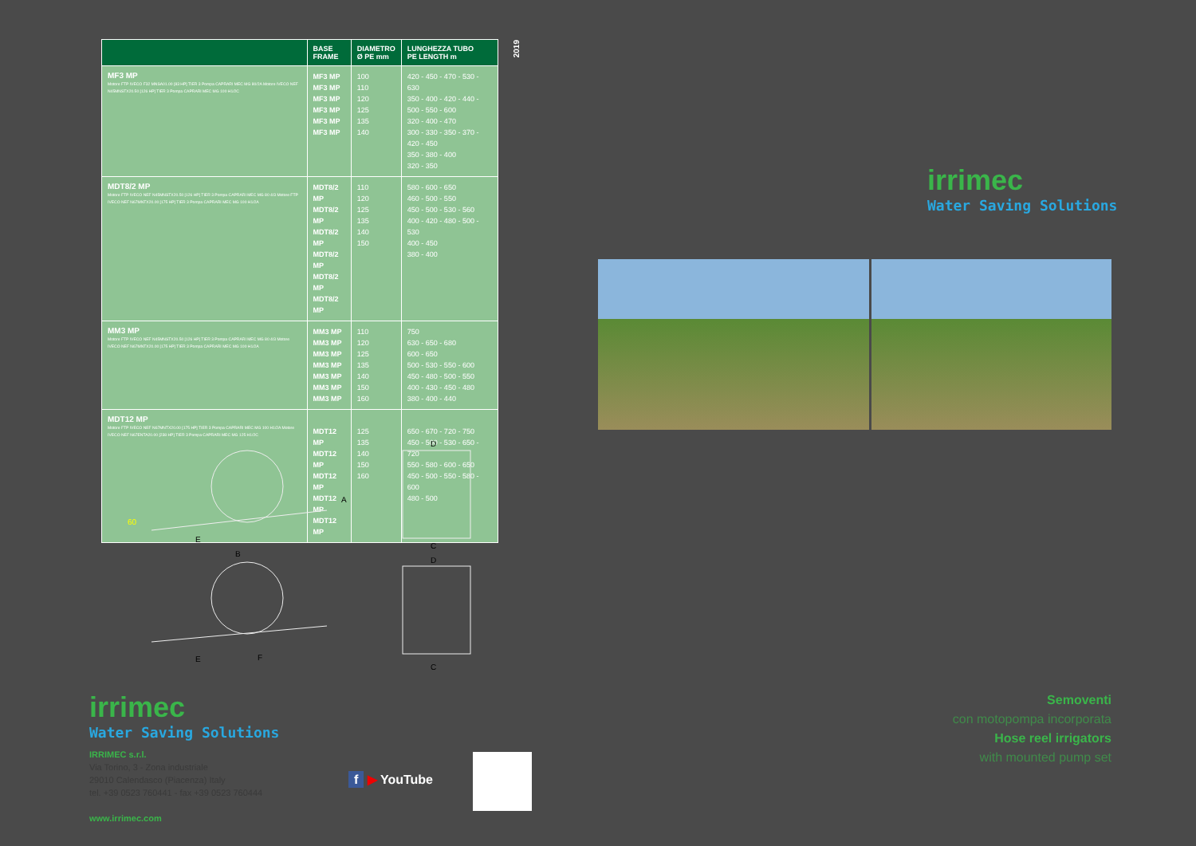| | BASE FRAME | DIAMETRO Ø PE mm | LUNGHEZZA TUBO PE LENGTH m |
| --- | --- | --- | --- |
| MF3 MP Motore FTP IVECO F32 MNSA01.00 [83 HP] TIER 3 Pompa CAPRARI MEC MG 80/2A Motore IVECO NEF N45MNSTX20.50 [126 HP] TIER 3 Pompa CAPRARI MEC MG 100 H1/2C | MF3 MP MF3 MP MF3 MP MF3 MP MF3 MP MF3 MP | 100 110 120 125 135 140 | 420 - 450 - 470 - 530 - 630 350 - 400 - 420 - 440 - 500 - 550 - 600 320 - 400 - 470 300 - 330 - 350 - 370 - 420 - 450 350 - 380 - 400 320 - 350 |
| MDT8/2 MP Motore FTP IVECO NEF N45MNSTX20.50 [126 HP] TIER 3 Pompa CAPRARI MEC MG 80 4/3 Motore FTP IVECO NEF N67MNTX20.00 [175 HP] TIER 3 Pompa CAPRARI MEC MG 100 H1/2A | MDT8/2 MP MDT8/2 MP MDT8/2 MP MDT8/2 MP MDT8/2 MP MDT8/2 MP | 110 120 125 135 140 150 | 580 - 600 - 650 460 - 500 - 550 450 - 500 - 530 - 560 400 - 420 - 480 - 500 - 530 400 - 450 380 - 400 |
| MM3 MP Motore FTP IVECO NEF N45MNSTX20.50 [126 HP] TIER 3 Pompa CAPRARI MEC MG 80 4/3 Motore IVECO NEF N67MNTX20.00 [175 HP] TIER 3 Pompa CAPRARI MEC MG 100 H1/2A | MM3 MP MM3 MP MM3 MP MM3 MP MM3 MP MM3 MP MM3 MP | 110 120 125 135 140 150 160 | 750 630 - 650 - 680 600 - 650 500 - 530 - 550 - 600 450 - 480 - 500 - 550 400 - 430 - 450 - 480 380 - 400 - 440 |
| MDT12 MP Motore FTP IVECO NEF N67MNTX20.00 [175 HP] TIER 3 Pompa CAPRARI MEC MG 100 H1/2A Motore IVECO NEF N67ENTA20.00 [238 HP] TIER 3 Pompa CAPRARI MEC MG 125 H1/2C | MDT12 MP MDT12 MP MDT12 MP MDT12 MP MDT12 MP | 125 135 140 150 160 | 650 - 670 - 720 - 750 450 - 500 - 530 - 650 - 720 550 - 580 - 600 - 650 450 - 500 - 550 - 580 - 600 480 - 500 |
2019
60
E
B
A
E
F
D
C
D
C
irrimec
Water Saving Solutions
IRRIMEC s.r.l.
Via Torino, 3 - Zona industriale
29010 Calendasco (Piacenza) Italy
tel. +39 0523 760441 - fax +39 0523 760444
www.irrimec.com
f ▶ YouTube
irrimec
Water Saving Solutions
Semoventi
con motopompa incorporata
Hose reel irrigators
with mounted pump set